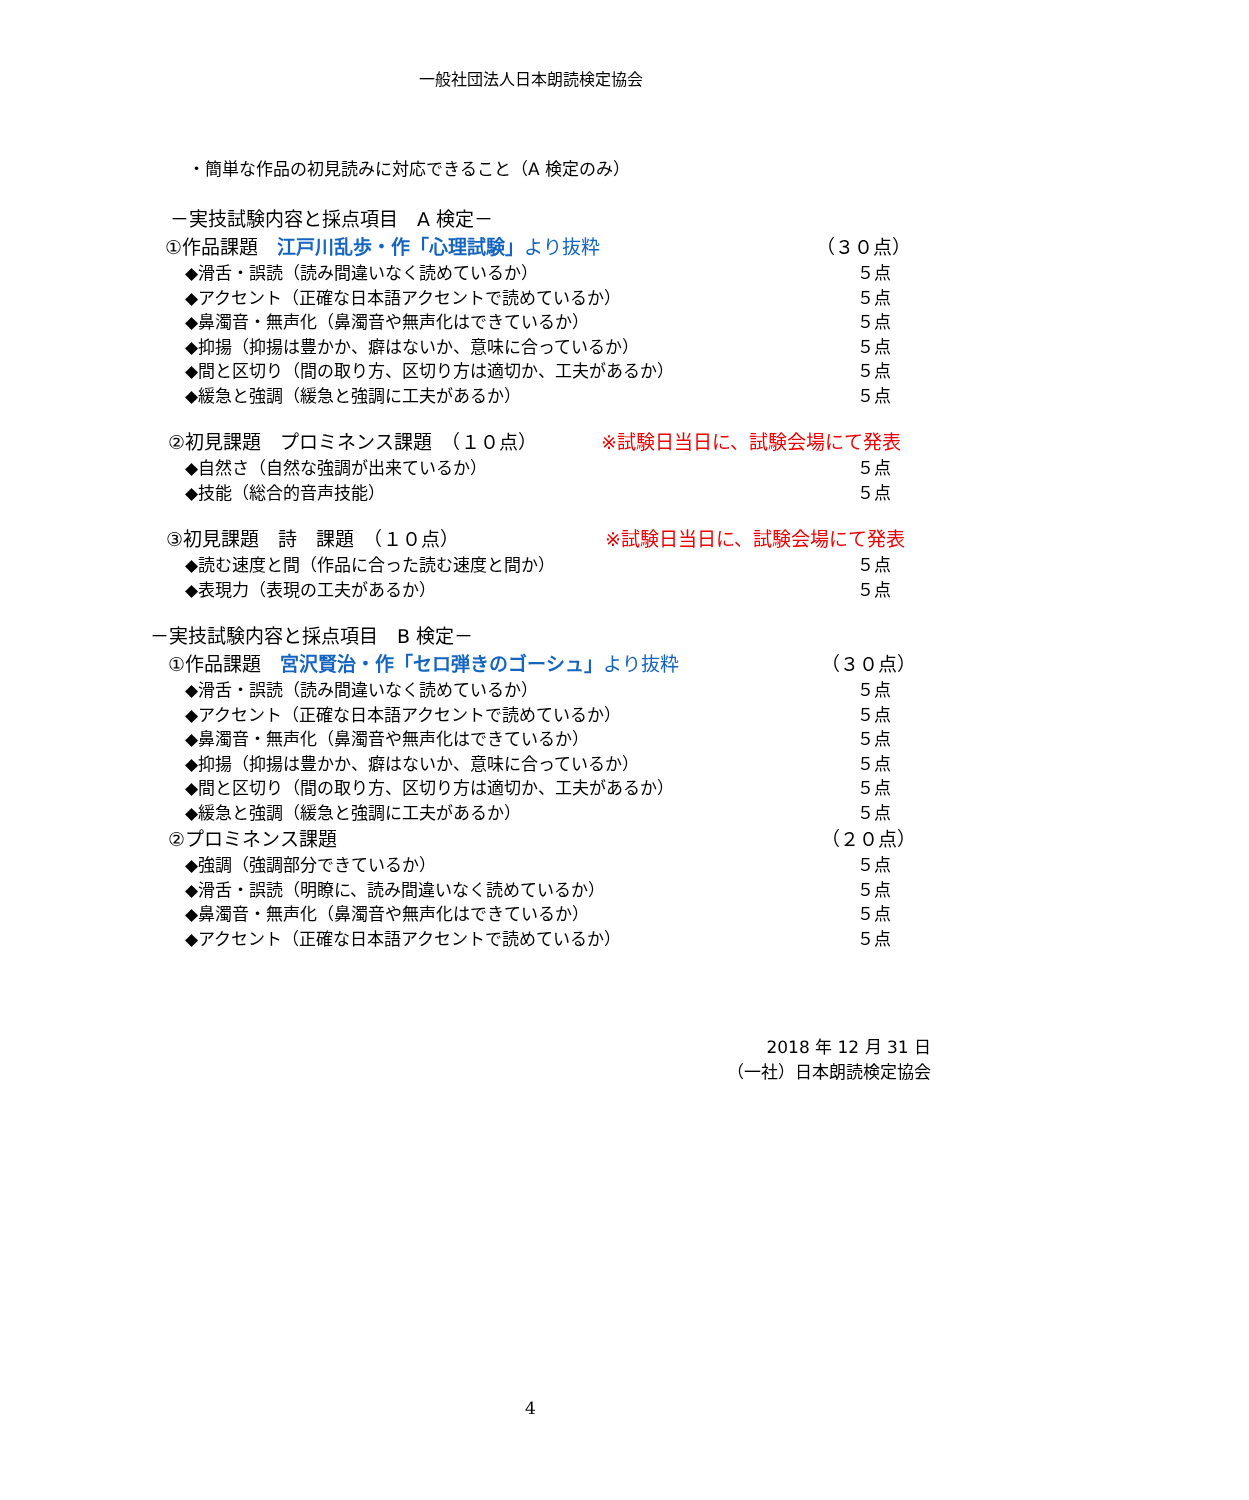一般社団法人日本朗読検定協会
・簡単な作品の初見読みに対応できること（A 検定のみ）
－実技試験内容と採点項目　A 検定－
①作品課題　江戸川乱歩・作「心理試験」より抜粋 （３０点）
◆滑舌・誤読（読み間違いなく読めているか） ５点
◆アクセント（正確な日本語アクセントで読めているか） ５点
◆鼻濁音・無声化（鼻濁音や無声化はできているか） ５点
◆抑揚（抑揚は豊かか、癖はないか、意味に合っているか） ５点
◆間と区切り（間の取り方、区切り方は適切か、工夫があるか） ５点
◆緩急と強調（緩急と強調に工夫があるか） ５点
②初見課題　プロミネンス課題　（１０点） ※試験日当日に、試験会場にて発表
◆自然さ（自然な強調が出来ているか） ５点
◆技能（総合的音声技能） ５点
③初見課題　詩　課題　（１０点） ※試験日当日に、試験会場にて発表
◆読む速度と間（作品に合った読む速度と間か） ５点
◆表現力（表現の工夫があるか） ５点
－実技試験内容と採点項目　B 検定－
①作品課題　宮沢賢治・作「セロ弾きのゴーシュ」より抜粋 （３０点）
◆滑舌・誤読（読み間違いなく読めているか） ５点
◆アクセント（正確な日本語アクセントで読めているか） ５点
◆鼻濁音・無声化（鼻濁音や無声化はできているか） ５点
◆抑揚（抑揚は豊かか、癖はないか、意味に合っているか） ５点
◆間と区切り（間の取り方、区切り方は適切か、工夫があるか） ５点
◆緩急と強調（緩急と強調に工夫があるか） ５点
②プロミネンス課題 （２０点）
◆強調（強調部分できているか） ５点
◆滑舌・誤読（明瞭に、読み間違いなく読めているか） ５点
◆鼻濁音・無声化（鼻濁音や無声化はできているか） ５点
◆アクセント（正確な日本語アクセントで読めているか） ５点
2018 年 12 月 31 日
（一社）日本朗読検定協会
4